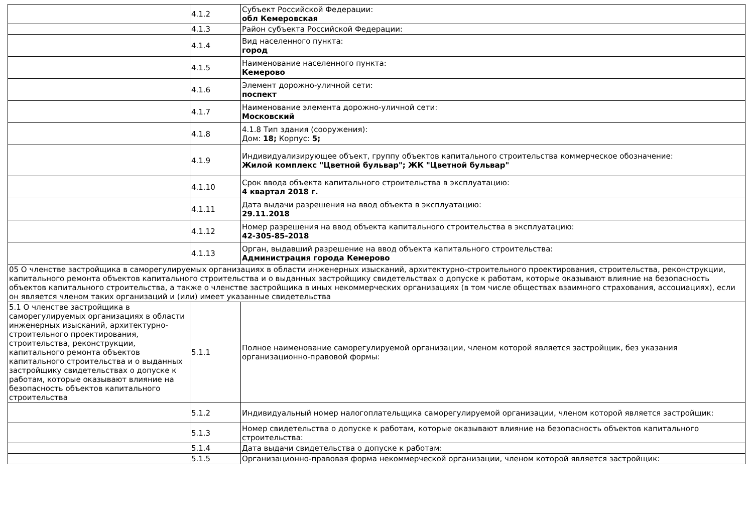| | 4.1.2 | Субъект Российской Федерации: обл Кемеровская |
| | 4.1.3 | Район субъекта Российской Федерации: |
| | 4.1.4 | Вид населенного пункта: город |
| | 4.1.5 | Наименование населенного пункта: Кемерово |
| | 4.1.6 | Элемент дорожно-уличной сети: поспект |
| | 4.1.7 | Наименование элемента дорожно-уличной сети: Московский |
| | 4.1.8 | 4.1.8 Тип здания (сооружения): Дом: 18; Корпус: 5; |
| | 4.1.9 | Индивидуализирующее объект, группу объектов капитального строительства коммерческое обозначение: Жилой комплекс "Цветной бульвар"; ЖК "Цветной бульвар" |
| | 4.1.10 | Срок ввода объекта капитального строительства в эксплуатацию: 4 квартал 2018 г. |
| | 4.1.11 | Дата выдачи разрешения на ввод объекта в эксплуатацию: 29.11.2018 |
| | 4.1.12 | Номер разрешения на ввод объекта капитального строительства в эксплуатацию: 42-305-85-2018 |
| | 4.1.13 | Орган, выдавший разрешение на ввод объекта капитального строительства: Администрация города Кемерово |
| 05 О членстве застройщика в саморегулируемых организациях в области инженерных изысканий, архитектурно-строительного проектирования, строительства, реконструкции, капитального ремонта объектов капитального строительства и о выданных застройщику свидетельствах о допуске к работам, которые оказывают влияние на безопасность объектов капитального строительства, а также о членстве застройщика в иных некоммерческих организациях (в том числе обществах взаимного страхования, ассоциациях), если он является членом таких организаций и (или) имеет указанные свидетельства | | |
| 5.1 О членстве застройщика в саморегулируемых организациях в области инженерных изысканий, архитектурно-строительного проектирования, строительства, реконструкции, капитального ремонта объектов капитального строительства и о выданных застройщику свидетельствах о допуске к работам, которые оказывают влияние на безопасность объектов капитального строительства | 5.1.1 | Полное наименование саморегулируемой организации, членом которой является застройщик, без указания организационно-правовой формы: |
| | 5.1.2 | Индивидуальный номер налогоплательщика саморегулируемой организации, членом которой является застройщик: |
| | 5.1.3 | Номер свидетельства о допуске к работам, которые оказывают влияние на безопасность объектов капитального строительства: |
| | 5.1.4 | Дата выдачи свидетельства о допуске к работам: |
| | 5.1.5 | Организационно-правовая форма некоммерческой организации, членом которой является застройщик: |